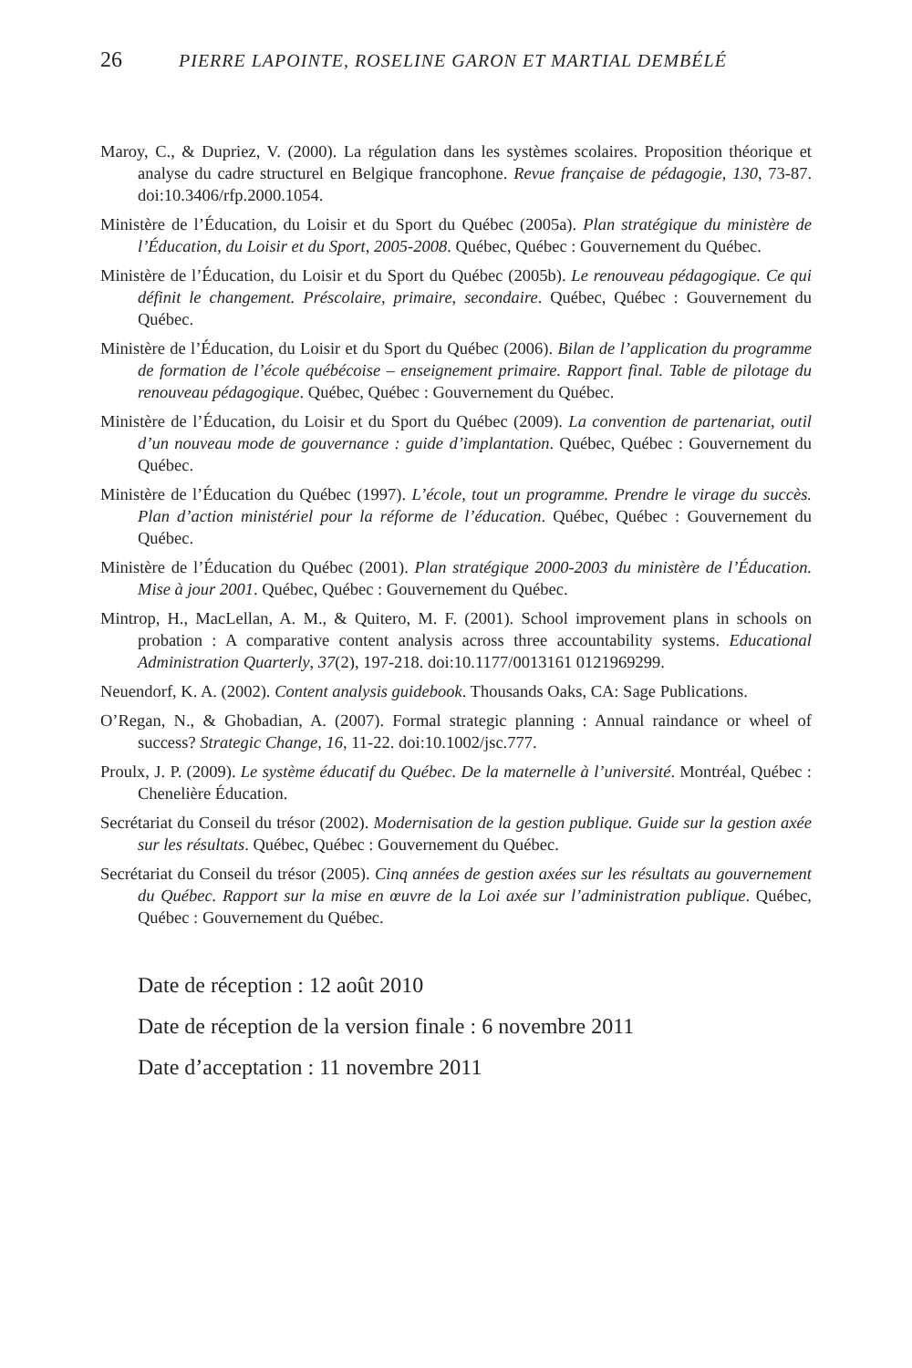26 PIERRE LAPOINTE, ROSELINE GARON ET MARTIAL DEMBÉLÉ
Maroy, C., & Dupriez, V. (2000). La régulation dans les systèmes scolaires. Proposition théorique et analyse du cadre structurel en Belgique francophone. Revue française de pédagogie, 130, 73-87. doi:10.3406/rfp.2000.1054.
Ministère de l’Éducation, du Loisir et du Sport du Québec (2005a). Plan stratégique du ministère de l’Éducation, du Loisir et du Sport, 2005-2008. Québec, Québec : Gouvernement du Québec.
Ministère de l’Éducation, du Loisir et du Sport du Québec (2005b). Le renouveau pédagogique. Ce qui définit le changement. Préscolaire, primaire, secondaire. Québec, Québec : Gouvernement du Québec.
Ministère de l’Éducation, du Loisir et du Sport du Québec (2006). Bilan de l’application du programme de formation de l’école québécoise – enseignement primaire. Rapport final. Table de pilotage du renouveau pédagogique. Québec, Québec : Gouvernement du Québec.
Ministère de l’Éducation, du Loisir et du Sport du Québec (2009). La convention de partenariat, outil d’un nouveau mode de gouvernance : guide d’implantation. Québec, Québec : Gouvernement du Québec.
Ministère de l’Éducation du Québec (1997). L’école, tout un programme. Prendre le virage du succès. Plan d’action ministériel pour la réforme de l’éducation. Québec, Québec : Gouvernement du Québec.
Ministère de l’Éducation du Québec (2001). Plan stratégique 2000-2003 du ministère de l’Éducation. Mise à jour 2001. Québec, Québec : Gouvernement du Québec.
Mintrop, H., MacLellan, A. M., & Quitero, M. F. (2001). School improvement plans in schools on probation : A comparative content analysis across three accountability systems. Educational Administration Quarterly, 37(2), 197-218. doi:10.1177/0013161 0121969299.
Neuendorf, K. A. (2002). Content analysis guidebook. Thousands Oaks, CA: Sage Publications.
O’Regan, N., & Ghobadian, A. (2007). Formal strategic planning : Annual raindance or wheel of success? Strategic Change, 16, 11-22. doi:10.1002/jsc.777.
Proulx, J. P. (2009). Le système éducatif du Québec. De la maternelle à l’université. Montréal, Québec : Chenelière Éducation.
Secrétariat du Conseil du trésor (2002). Modernisation de la gestion publique. Guide sur la gestion axée sur les résultats. Québec, Québec : Gouvernement du Québec.
Secrétariat du Conseil du trésor (2005). Cinq années de gestion axées sur les résultats au gouvernement du Québec. Rapport sur la mise en œuvre de la Loi axée sur l’administration publique. Québec, Québec : Gouvernement du Québec.
Date de réception : 12 août 2010
Date de réception de la version finale : 6 novembre 2011
Date d’acceptation : 11 novembre 2011